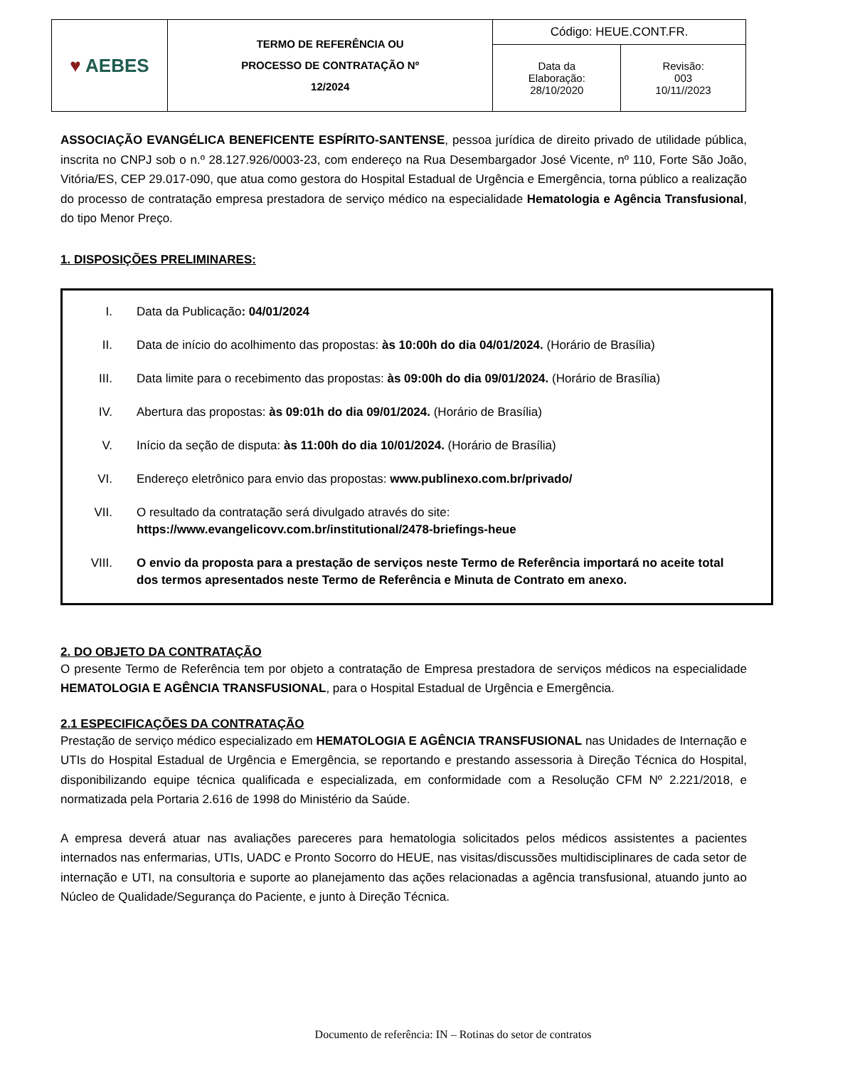| ♥ AEBES | TERMO DE REFERÊNCIA OU PROCESSO DE CONTRATAÇÃO Nº 12/2024 | Código: HEUE.CONT.FR. | |
| | | Data da Elaboração: 28/10/2020 | Revisão: 003 10/11//2023 |
ASSOCIAÇÃO EVANGÉLICA BENEFICENTE ESPÍRITO-SANTENSE, pessoa jurídica de direito privado de utilidade pública, inscrita no CNPJ sob o n.º 28.127.926/0003-23, com endereço na Rua Desembargador José Vicente, nº 110, Forte São João, Vitória/ES, CEP 29.017-090, que atua como gestora do Hospital Estadual de Urgência e Emergência, torna público a realização do processo de contratação empresa prestadora de serviço médico na especialidade Hematologia e Agência Transfusional, do tipo Menor Preço.
1. DISPOSIÇÕES PRELIMINARES:
I. Data da Publicação: 04/01/2024
II. Data de início do acolhimento das propostas: às 10:00h do dia 04/01/2024. (Horário de Brasília)
III. Data limite para o recebimento das propostas: às 09:00h do dia 09/01/2024. (Horário de Brasília)
IV. Abertura das propostas: às 09:01h do dia 09/01/2024. (Horário de Brasília)
V. Início da seção de disputa: às 11:00h do dia 10/01/2024. (Horário de Brasília)
VI. Endereço eletrônico para envio das propostas: www.publinexo.com.br/privado/
VII. O resultado da contratação será divulgado através do site: https://www.evangelicovv.com.br/institutional/2478-briefings-heue
VIII. O envio da proposta para a prestação de serviços neste Termo de Referência importará no aceite total dos termos apresentados neste Termo de Referência e Minuta de Contrato em anexo.
2. DO OBJETO DA CONTRATAÇÃO
O presente Termo de Referência tem por objeto a contratação de Empresa prestadora de serviços médicos na especialidade HEMATOLOGIA E AGÊNCIA TRANSFUSIONAL, para o Hospital Estadual de Urgência e Emergência.
2.1 ESPECIFICAÇÕES DA CONTRATAÇÃO
Prestação de serviço médico especializado em HEMATOLOGIA E AGÊNCIA TRANSFUSIONAL nas Unidades de Internação e UTIs do Hospital Estadual de Urgência e Emergência, se reportando e prestando assessoria à Direção Técnica do Hospital, disponibilizando equipe técnica qualificada e especializada, em conformidade com a Resolução CFM Nº 2.221/2018, e normatizada pela Portaria 2.616 de 1998 do Ministério da Saúde.
A empresa deverá atuar nas avaliações pareceres para hematologia solicitados pelos médicos assistentes a pacientes internados nas enfermarias, UTIs, UADC e Pronto Socorro do HEUE, nas visitas/discussões multidisciplinares de cada setor de internação e UTI, na consultoria e suporte ao planejamento das ações relacionadas a agência transfusional, atuando junto ao Núcleo de Qualidade/Segurança do Paciente, e junto à Direção Técnica.
Documento de referência: IN – Rotinas do setor de contratos